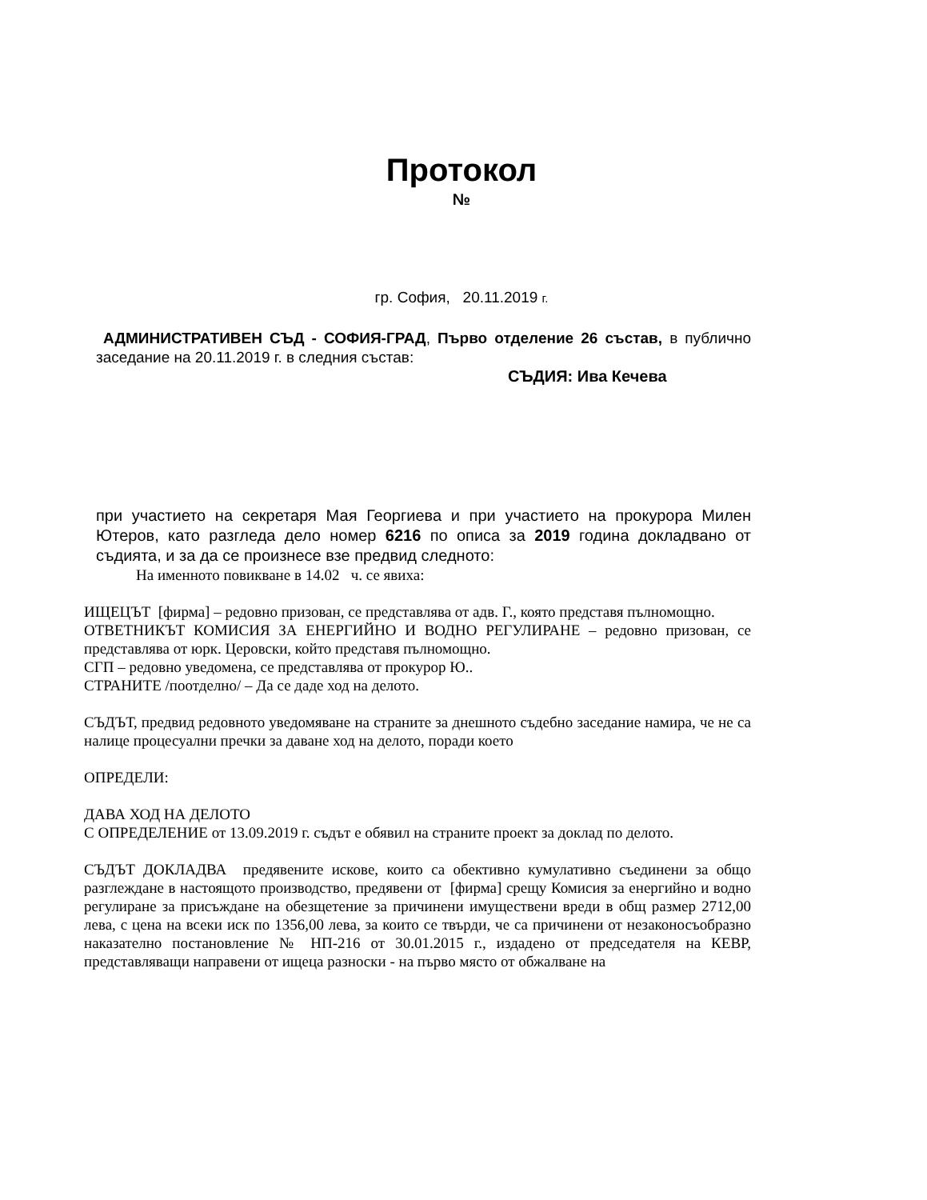Протокол
№
гр. София, 20.11.2019 г.
АДМИНИСТРАТИВЕН СЪД - СОФИЯ-ГРАД, Първо отделение 26 състав, в публично заседание на 20.11.2019 г. в следния състав:
СЪДИЯ: Ива Кечева
при участието на секретаря Мая Георгиева и при участието на прокурора Милен Ютеров, като разгледа дело номер 6216 по описа за 2019 година докладвано от съдията, и за да се произнесе взе предвид следното:
На именното повикване в 14.02 ч. се явиха:
ИЩЕЦЪТ [фирма] – редовно призован, се представлява от адв. Г., която представя пълномощно.
ОТВЕТНИКЪТ КОМИСИЯ ЗА ЕНЕРГИЙНО И ВОДНО РЕГУЛИРАНЕ – редовно призован, се представлява от юрк. Церовски, който представя пълномощно.
СГП – редовно уведомена, се представлява от прокурор Ю..
СТРАНИТЕ /поотделно/ – Да се даде ход на делото.
СЪДЪТ, предвид редовното уведомяване на страните за днешното съдебно заседание намира, че не са налице процесуални пречки за даване ход на делото, поради което
ОПРЕДЕЛИ:
ДАВА ХОД НА ДЕЛОТО
С ОПРЕДЕЛЕНИЕ от 13.09.2019 г. съдът е обявил на страните проект за доклад по делото.
СЪДЪТ ДОКЛАДВА предявените искове, които са обективно кумулативно съединени за общо разглеждане в настоящото производство, предявени от [фирма] срещу Комисия за енергийно и водно регулиране за присъждане на обезщетение за причинени имуществени вреди в общ размер 2712,00 лева, с цена на всеки иск по 1356,00 лева, за които се твърди, че са причинени от незаконосъобразно наказателно постановление № НП-216 от 30.01.2015 г., издадено от председателя на КЕВР, представляващи направени от ищеца разноски - на първо място от обжалване на